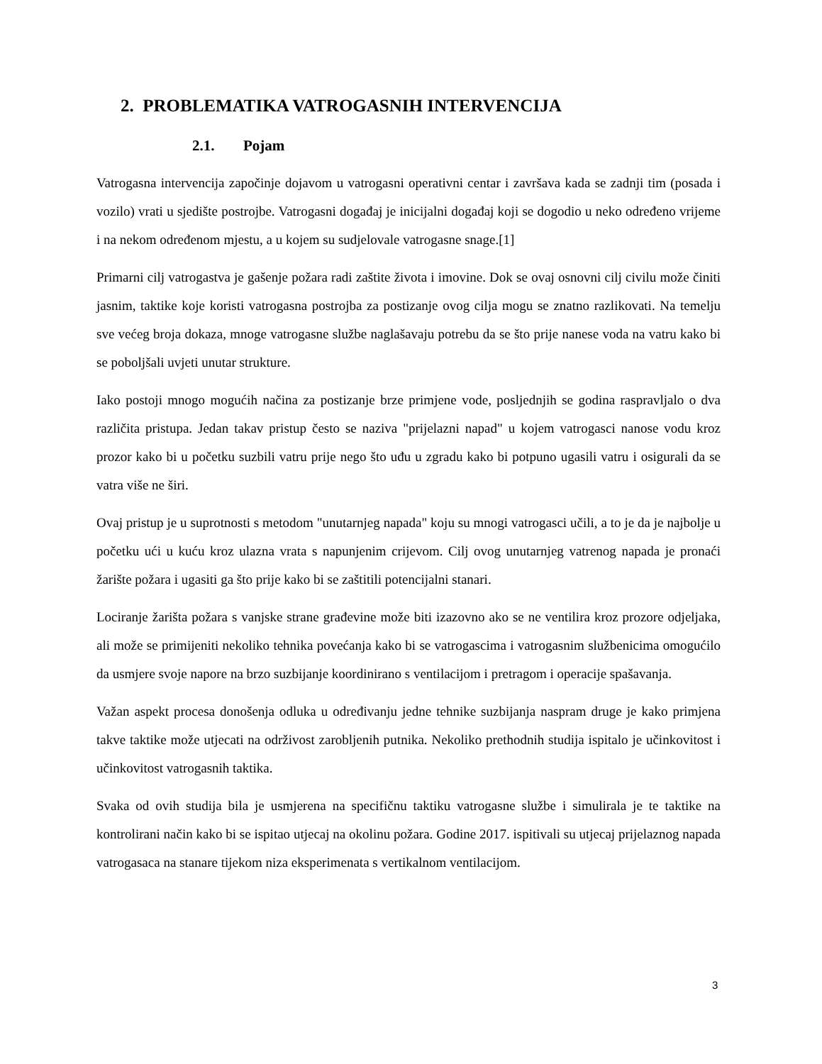2. PROBLEMATIKA VATROGASNIH INTERVENCIJA
2.1. Pojam
Vatrogasna intervencija započinje dojavom u vatrogasni operativni centar i završava kada se zadnji tim (posada i vozilo) vrati u sjedište postrojbe. Vatrogasni događaj je inicijalni događaj koji se dogodio u neko određeno vrijeme i na nekom određenom mjestu, a u kojem su sudjelovale vatrogasne snage.[1]
Primarni cilj vatrogastva je gašenje požara radi zaštite života i imovine. Dok se ovaj osnovni cilj civilu može činiti jasnim, taktike koje koristi vatrogasna postrojba za postizanje ovog cilja mogu se znatno razlikovati. Na temelju sve većeg broja dokaza, mnoge vatrogasne službe naglašavaju potrebu da se što prije nanese voda na vatru kako bi se poboljšali uvjeti unutar strukture.
Iako postoji mnogo mogućih načina za postizanje brze primjene vode, posljednjih se godina raspravljalo o dva različita pristupa. Jedan takav pristup često se naziva "prijelazni napad" u kojem vatrogasci nanose vodu kroz prozor kako bi u početku suzbili vatru prije nego što uđu u zgradu kako bi potpuno ugasili vatru i osigurali da se vatra više ne širi.
Ovaj pristup je u suprotnosti s metodom "unutarnjeg napada" koju su mnogi vatrogasci učili, a to je da je najbolje u početku ući u kuću kroz ulazna vrata s napunjenim crijevom. Cilj ovog unutarnjeg vatrenog napada je pronaći žarište požara i ugasiti ga što prije kako bi se zaštitili potencijalni stanari.
Lociranje žarišta požara s vanjske strane građevine može biti izazovno ako se ne ventilira kroz prozore odjeljaka, ali može se primijeniti nekoliko tehnika povećanja kako bi se vatrogascima i vatrogasnim službenicima omogućilo da usmjere svoje napore na brzo suzbijanje koordinirano s ventilacijom i pretragom i operacije spašavanja.
Važan aspekt procesa donošenja odluka u određivanju jedne tehnike suzbijanja naspram druge je kako primjena takve taktike može utjecati na održivost zarobljenih putnika. Nekoliko prethodnih studija ispitalo je učinkovitost i učinkovitost vatrogasnih taktika.
Svaka od ovih studija bila je usmjerena na specifičnu taktiku vatrogasne službe i simulirala je te taktike na kontrolirani način kako bi se ispitao utjecaj na okolinu požara. Godine 2017. ispitivali su utjecaj prijelaznog napada vatrogasaca na stanare tijekom niza eksperimenata s vertikalnom ventilacijom.
3